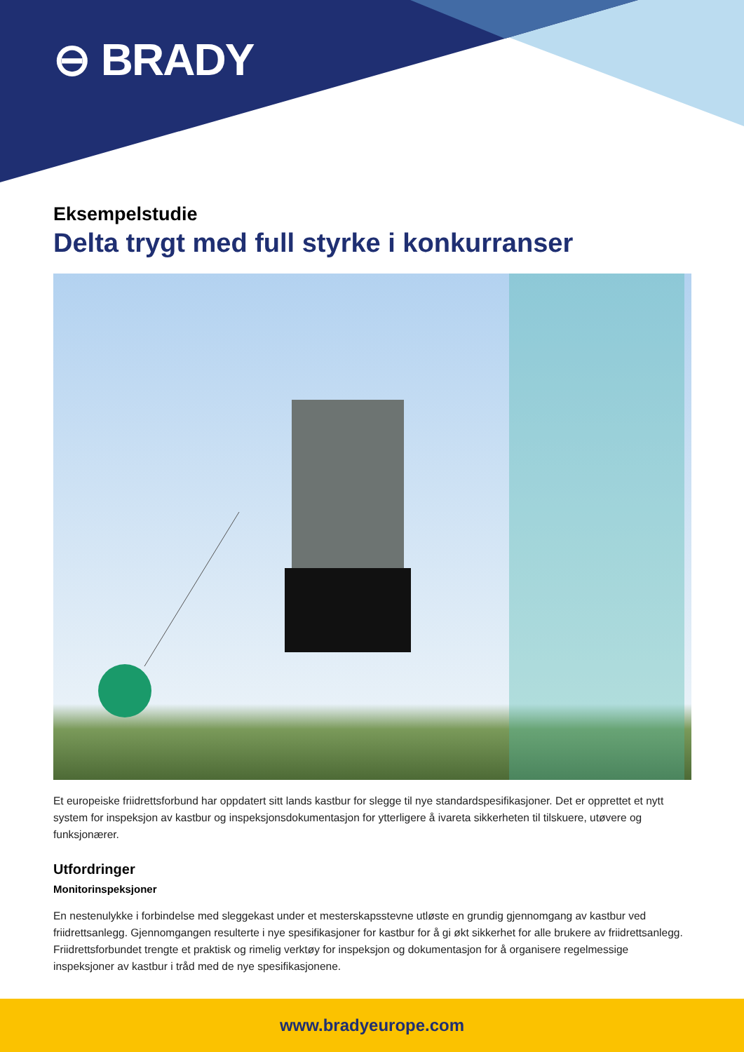⊖ BRADY
Eksempelstudie
Delta trygt med full styrke i konkurranser
Et europeiske friidrettsforbund har oppdatert sitt lands kastbur for slegge til nye standardspesifikasjoner. Det er opprettet et nytt system for inspeksjon av kastbur og inspeksjonsdokumentasjon for ytterligere å ivareta sikkerheten til tilskuere, utøvere og funksjonærer.
Utfordringer
Monitorinspeksjoner
En nestenulykke i forbindelse med sleggekast under et mesterskapsstevne utløste en grundig gjennomgang av kastbur ved friidrettsanlegg. Gjennomgangen resulterte i nye spesifikasjoner for kastbur for å gi økt sikkerhet for alle brukere av friidrettsanlegg. Friidrettsforbundet trengte et praktisk og rimelig verktøy for inspeksjon og dokumentasjon for å organisere regelmessige inspeksjoner av kastbur i tråd med de nye spesifikasjonene.
www.bradyeurope.com